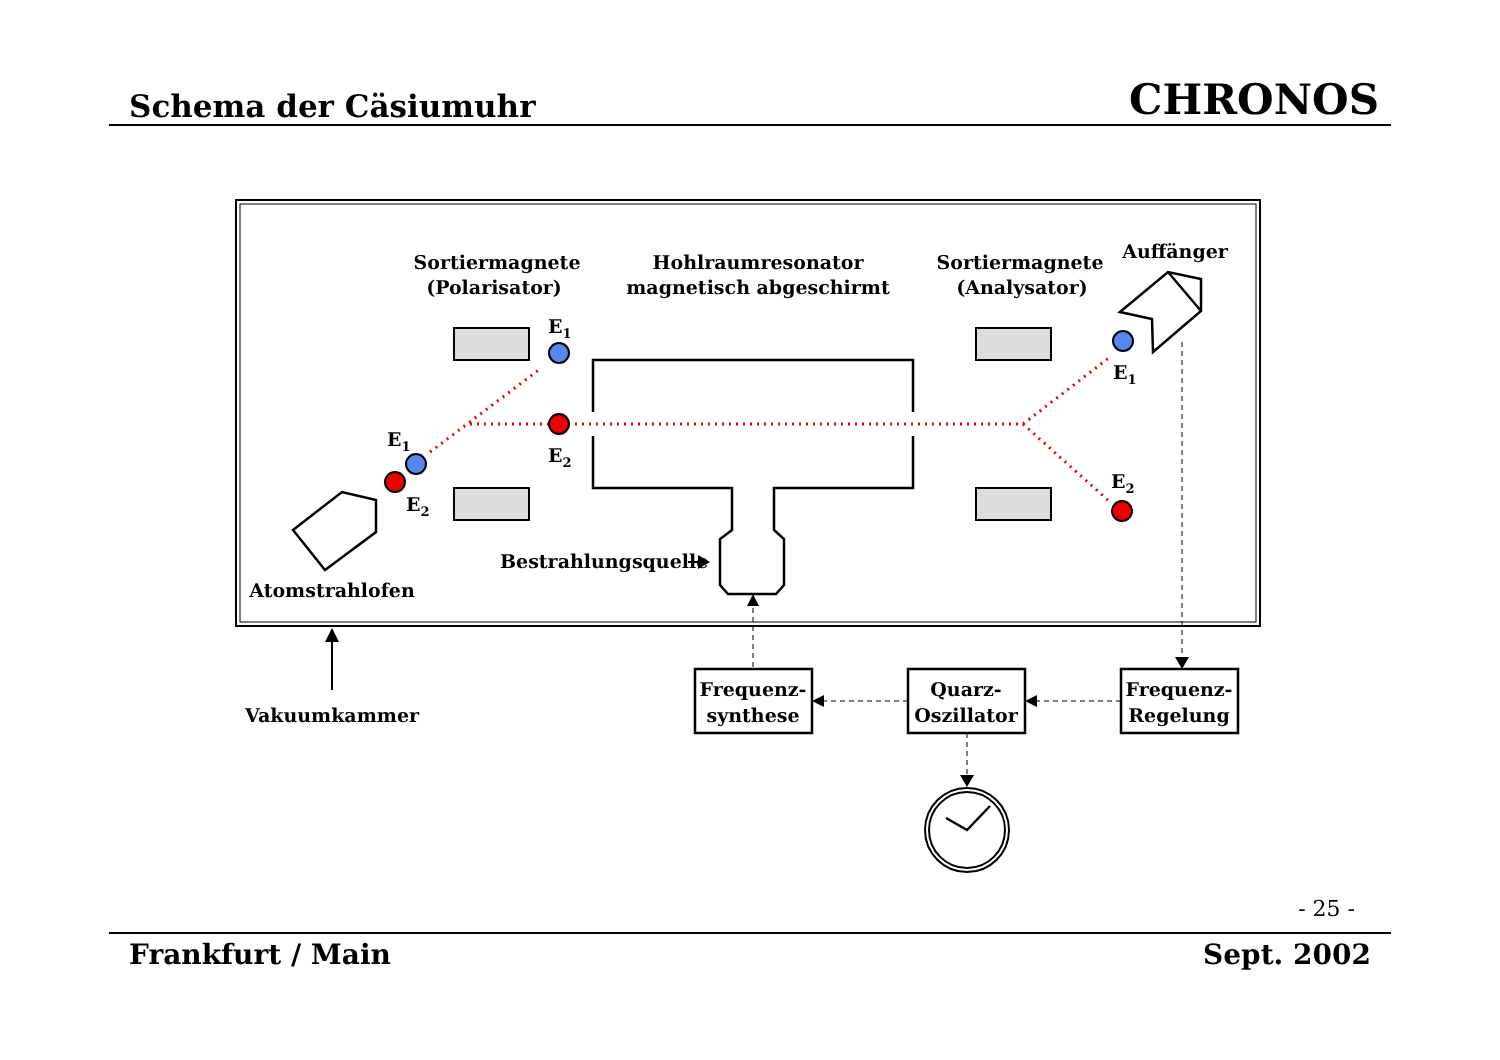Schema der Cäsiumuhr
CHRONOS
Sortiermagnete
(Polarisator)
Hohlraumresonator
magnetisch abgeschirmt
Sortiermagnete
(Analysator)
Auffänger
E1
E2
E1
E2
E1
E2
Atomstrahlofen
Bestrahlungsquelle
Vakuumkammer
Frequenz-
synthese
Quarz-
Oszillator
Frequenz-
Regelung
- 25 -
Frankfurt / Main Sept. 2002